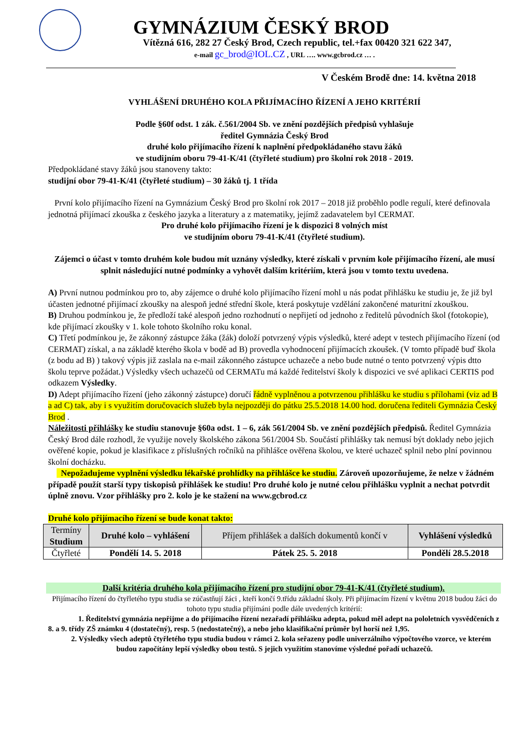GYMNÁZIUM ČESKÝ BROD
Vítězná 616, 282 27 Český Brod, Czech republic, tel.+fax 00420 321 622 347,
e-mail gc_brod@IOL.CZ , URL …. www.gcbrod.cz … .
V Českém Brodě dne: 14. května 2018
VYHLÁŠENÍ DRUHÉHO KOLA PŘIJÍMACÍHO ŘÍZENÍ A JEHO KRITÉRIÍ
Podle §60f odst. 1 zák. č.561/2004 Sb. ve znění pozdějších předpisů vyhlašuje
ředitel Gymnázia Český Brod
druhé kolo přijímacího řízení k naplnění předpokládaného stavu žáků
ve studijním oboru 79-41-K/41 (čtyřleté studium) pro školní rok 2018 - 2019.
Předpokládané stavy žáků jsou stanoveny takto:
studijní obor 79-41-K/41 (čtyřleté studium) – 30 žáků tj. 1 třída
První kolo přijímacího řízení na Gymnázium Český Brod pro školní rok 2017 – 2018 již proběhlo podle regulí, které definovala jednotná přijímací zkouška z českého jazyka a literatury a z matematiky, jejímž zadavatelem byl CERMAT.
Pro druhé kolo přijímacího řízení je k dispozici 8 volných míst
ve studijním oboru 79-41-K/41 (čtyřleté studium).
Zájemci o účast v tomto druhém kole budou mít uznány výsledky, které získali v prvním kole přijímacího řízení, ale musí splnit následující nutné podmínky a vyhovět dalším kritériím, která jsou v tomto textu uvedena.
A) První nutnou podmínkou pro to, aby zájemce o druhé kolo přijímacího řízení mohl u nás podat přihlášku ke studiu je, že již byl účasten jednotné přijímací zkoušky na alespoň jedné střední škole, která poskytuje vzdělání zakončené maturitní zkouškou.
B) Druhou podmínkou je, že předloží také alespoň jedno rozhodnutí o nepřijetí od jednoho z ředitelů původních škol (fotokopie), kde přijímací zkoušky v 1. kole tohoto školního roku konal.
C) Třetí podmínkou je, že zákonný zástupce žáka (žák) doloží potvrzený výpis výsledků, které adept v testech přijímacího řízení (od CERMAT) získal, a na základě kterého škola v bodě ad B) provedla vyhodnocení přijímacích zkoušek. (V tomto případě buď škola (z bodu ad B) ) takový výpis již zaslala na e-mail zákonného zástupce uchazeče a nebo bude nutné o tento potvrzený výpis dtto školu teprve požádat.) Výsledky všech uchazečů od CERMATu má každé ředitelství školy k dispozici ve své aplikaci CERTIS pod odkazem Výsledky.
D) Adept přijímacího řízení (jeho zákonný zástupce) doručí řádně vyplněnou a potvrzenou přihlášku ke studiu s přílohami (viz ad B a ad C) tak, aby i s využitím doručovacích služeb byla nejpozději do pátku 25.5.2018 14.00 hod. doručena řediteli Gymnázia Český Brod .
Náležitosti přihlášky ke studiu stanovuje §60a odst. 1 – 6, zák 561/2004 Sb. ve znění pozdějších předpisů. Ředitel Gymnázia Český Brod dále rozhodl, že využije novely školského zákona 561/2004 Sb. Součástí přihlášky tak nemusí být doklady nebo jejich ověřené kopie, pokud je klasifikace z příslušných ročníků na přihlášce ověřena školou, ve které uchazeč splnil nebo plní povinnou školní docházku.
Nepožadujeme vyplnění výsledku lékařské prohlídky na přihlášce ke studiu. Zároveň upozorňujeme, že nelze v žádném případě použít starší typy tiskopisů přihlášek ke studiu! Pro druhé kolo je nutné celou přihlášku vyplnit a nechat potvrdit úplně znovu. Vzor přihlášky pro 2. kolo je ke stažení na www.gcbrod.cz
Druhé kolo přijímacího řízení se bude konat takto:
| Termíny Studium | Druhé kolo – vyhlášení | Příjem přihlášek a dalších dokumentů končí v | Vyhlášení výsledků |
| --- | --- | --- | --- |
| Čtyřleté | Pondělí 14. 5. 2018 | Pátek 25. 5. 2018 | Pondělí 28.5.2018 |
Další kritéria druhého kola přijímacího řízení pro studijní obor 79-41-K/41 (čtyřleté studium).
Přijímacího řízení do čtyřletého typu studia se zúčastňují žáci , kteří končí 9.třídu základní školy. Při přijímacím řízení v květnu 2018 budou žáci do tohoto typu studia přijímáni podle dále uvedených kritérií:
1. Ředitelství gymnázia nepřijme a do přijímacího řízení nezařadí přihlášku adepta, pokud měl adept na pololetních vysvědčeních z 8. a 9. třídy ZŠ známku 4 (dostatečný), resp. 5 (nedostatečný), a nebo jeho klasifikační průměr byl horší než 1,95.
2. Výsledky všech adeptů čtyřletého typu studia budou v rámci 2. kola seřazeny podle univerzálního výpočtového vzorce, ve kterém budou započítány lepší výsledky obou testů. S jejich využitím stanovíme výsledné pořadí uchazečů.